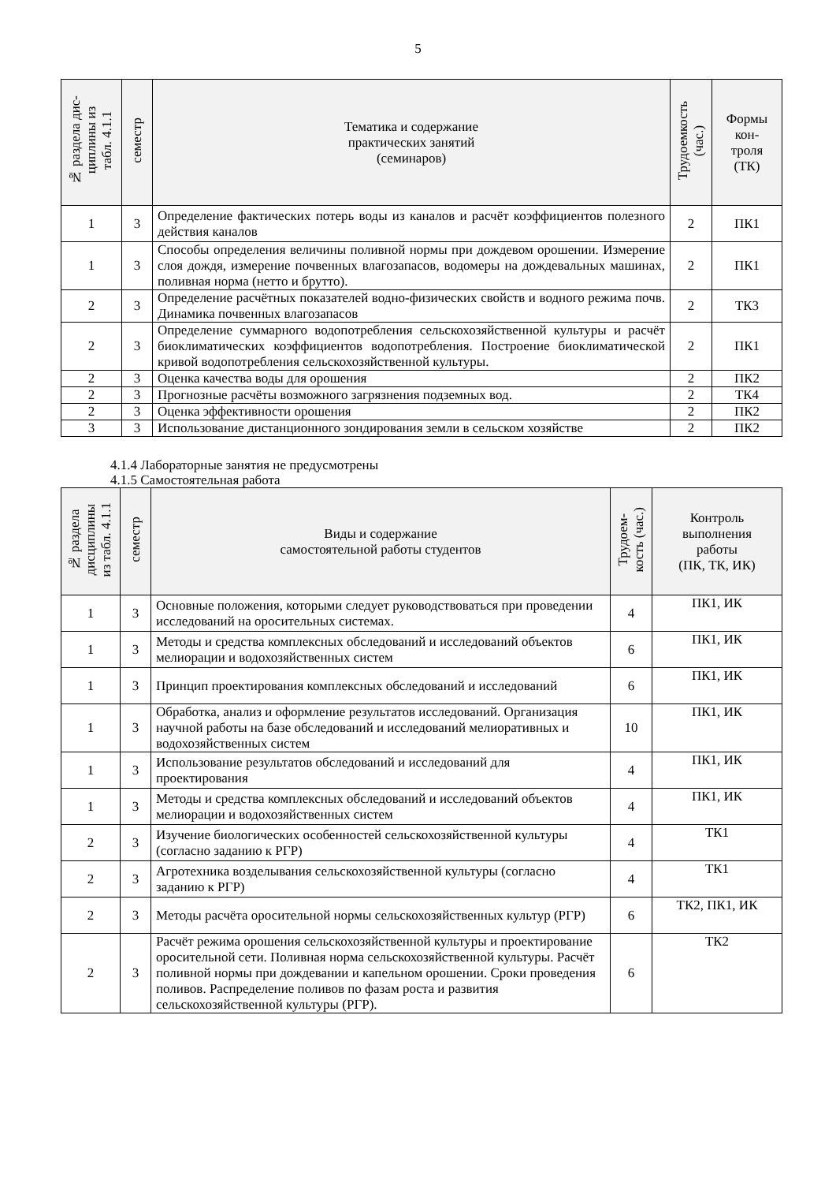5
| № раздела дис- циплины из табл. 4.1.1 | семестр | Тематика и содержание практических занятий (семинаров) | Трудоемкость (час.) | Формы кон- троля (ТК) |
| --- | --- | --- | --- | --- |
| 1 | 3 | Определение фактических потерь воды из каналов и расчёт коэффициентов полезного действия каналов | 2 | ПК1 |
| 1 | 3 | Способы определения величины поливной нормы при дождевом орошении. Измерение слоя дождя, измерение почвенных влагозапасов, водомеры на дождевальных машинах, поливная норма (нетто и брутто). | 2 | ПК1 |
| 2 | 3 | Определение расчётных показателей водно-физических свойств и водного режима почв. Динамика почвенных влагозапасов | 2 | ТК3 |
| 2 | 3 | Определение суммарного водопотребления сельскохозяйственной культуры и расчёт биоклиматических коэффициентов водопотребления. Построение биоклиматической кривой водопотребления сельскохозяйственной культуры. | 2 | ПК1 |
| 2 | 3 | Оценка качества воды для орошения | 2 | ПК2 |
| 2 | 3 | Прогнозные расчёты возможного загрязнения подземных вод. | 2 | ТК4 |
| 2 | 3 | Оценка эффективности орошения | 2 | ПК2 |
| 3 | 3 | Использование дистанционного зондирования земли в сельском хозяйстве | 2 | ПК2 |
4.1.4 Лабораторные занятия не предусмотрены
4.1.5 Самостоятельная работа
| № раздела дисциплины из табл. 4.1.1 | семестр | Виды и содержание самостоятельной работы студентов | Трудоем- кость (час.) | Контроль выполнения работы (ПК, ТК, ИК) |
| --- | --- | --- | --- | --- |
| 1 | 3 | Основные положения, которыми следует руководствоваться при проведении исследований на оросительных системах. | 4 | ПК1, ИК |
| 1 | 3 | Методы и средства комплексных обследований и исследований объектов мелиорации и водохозяйственных систем | 6 | ПК1, ИК |
| 1 | 3 | Принцип проектирования комплексных обследований и исследований | 6 | ПК1, ИК |
| 1 | 3 | Обработка, анализ и оформление результатов исследований. Организация научной работы на базе обследований и исследований мелиоративных и водохозяйственных систем | 10 | ПК1, ИК |
| 1 | 3 | Использование результатов обследований и исследований для проектирования | 4 | ПК1, ИК |
| 1 | 3 | Методы и средства комплексных обследований и исследований объектов мелиорации и водохозяйственных систем | 4 | ПК1, ИК |
| 2 | 3 | Изучение биологических особенностей сельскохозяйственной культуры (согласно заданию к РГР) | 4 | ТК1 |
| 2 | 3 | Агротехника возделывания сельскохозяйственной культуры (согласно заданию к РГР) | 4 | ТК1 |
| 2 | 3 | Методы расчёта оросительной нормы сельскохозяйственных культур (РГР) | 6 | ТК2, ПК1, ИК |
| 2 | 3 | Расчёт режима орошения сельскохозяйственной культуры и проектирование оросительной сети. Поливная норма сельскохозяйственной культуры. Расчёт поливной нормы при дождевании и капельном орошении. Сроки проведения поливов. Распределение поливов по фазам роста и развития сельскохозяйственной культуры (РГР). | 6 | ТК2 |